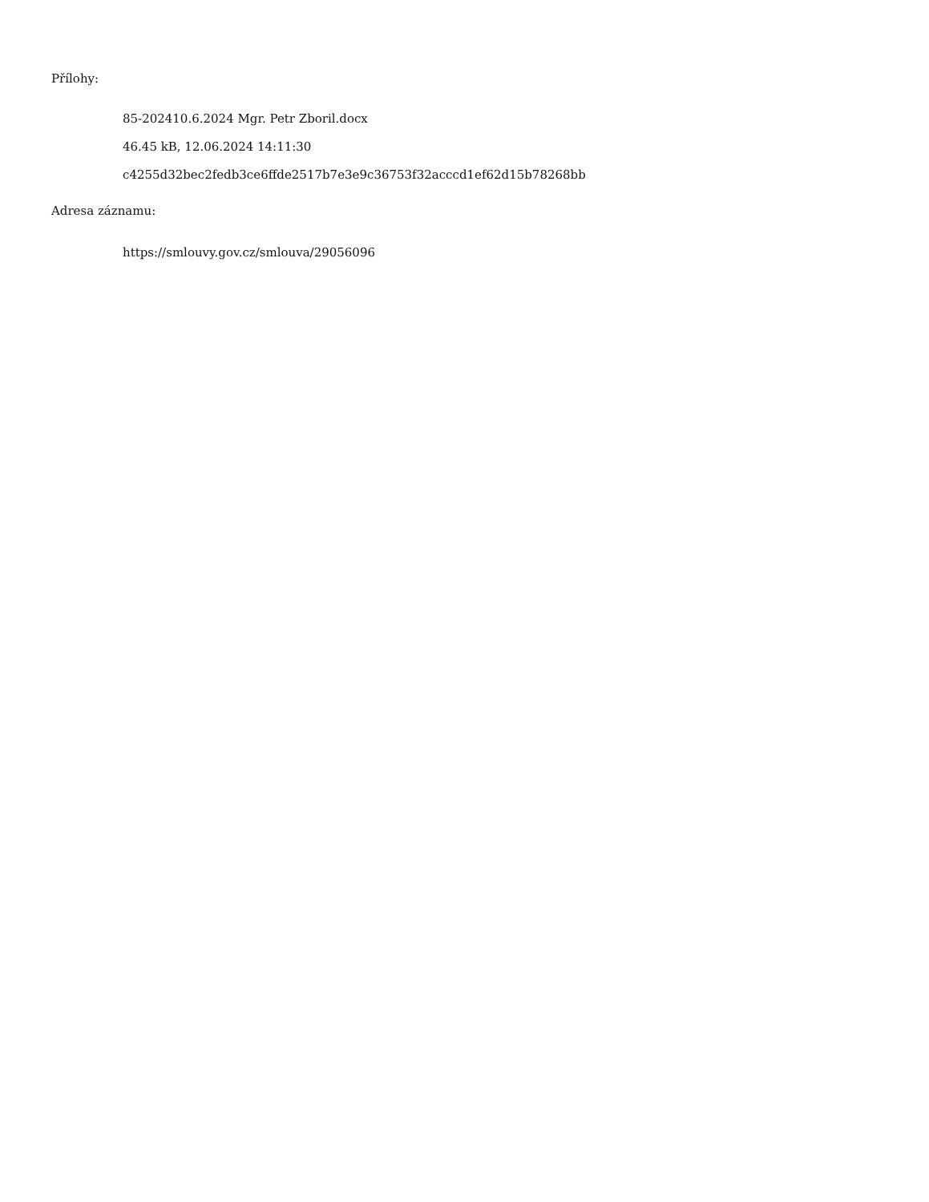Přílohy:
85-202410.6.2024 Mgr. Petr Zboril.docx
46.45 kB, 12.06.2024 14:11:30
c4255d32bec2fedb3ce6ffde2517b7e3e9c36753f32acccd1ef62d15b78268bb
Adresa záznamu:
https://smlouvy.gov.cz/smlouva/29056096